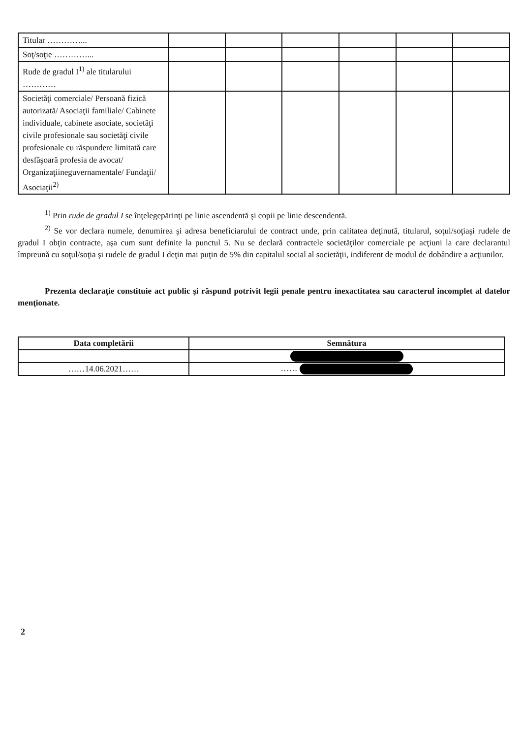| Titular …………... | | | | | | |
| Soţ/soţie …………... | | | | | | |
| Rude de gradul I<sup>1)</sup> ale titularului ………… | | | | | | |
| Societăţi comerciale/ Persoană fizică autorizată/ Asociaţii familiale/ Cabinete individuale, cabinete asociate, societăţi civile profesionale sau societăţi civile profesionale cu răspundere limitată care desfăşoară profesia de avocat/ Organizaţiineguvernamentale/ Fundaţii/ Asociaţii<sup>2)</sup> | | | | | | |
<sup>1)</sup> Prin rude de gradul I se înţelegepărinţi pe linie ascendentă şi copii pe linie descendentă.
<sup>2)</sup> Se vor declara numele, denumirea şi adresa beneficiarului de contract unde, prin calitatea deţinută, titularul, soţul/soţiaşi rudele de gradul I obţin contracte, aşa cum sunt definite la punctul 5. Nu se declară contractele societăţilor comerciale pe acţiuni la care declarantul împreună cu soţul/soţia şi rudele de gradul I deţin mai puţin de 5% din capitalul social al societăţii, indiferent de modul de dobândire a acţiunilor.
Prezenta declaraţie constituie act public şi răspund potrivit legii penale pentru inexactitatea sau caracterul incomplet al datelor menţionate.
| Data completării | Semnătura |
| ……14.06.2021…… | …… |
2